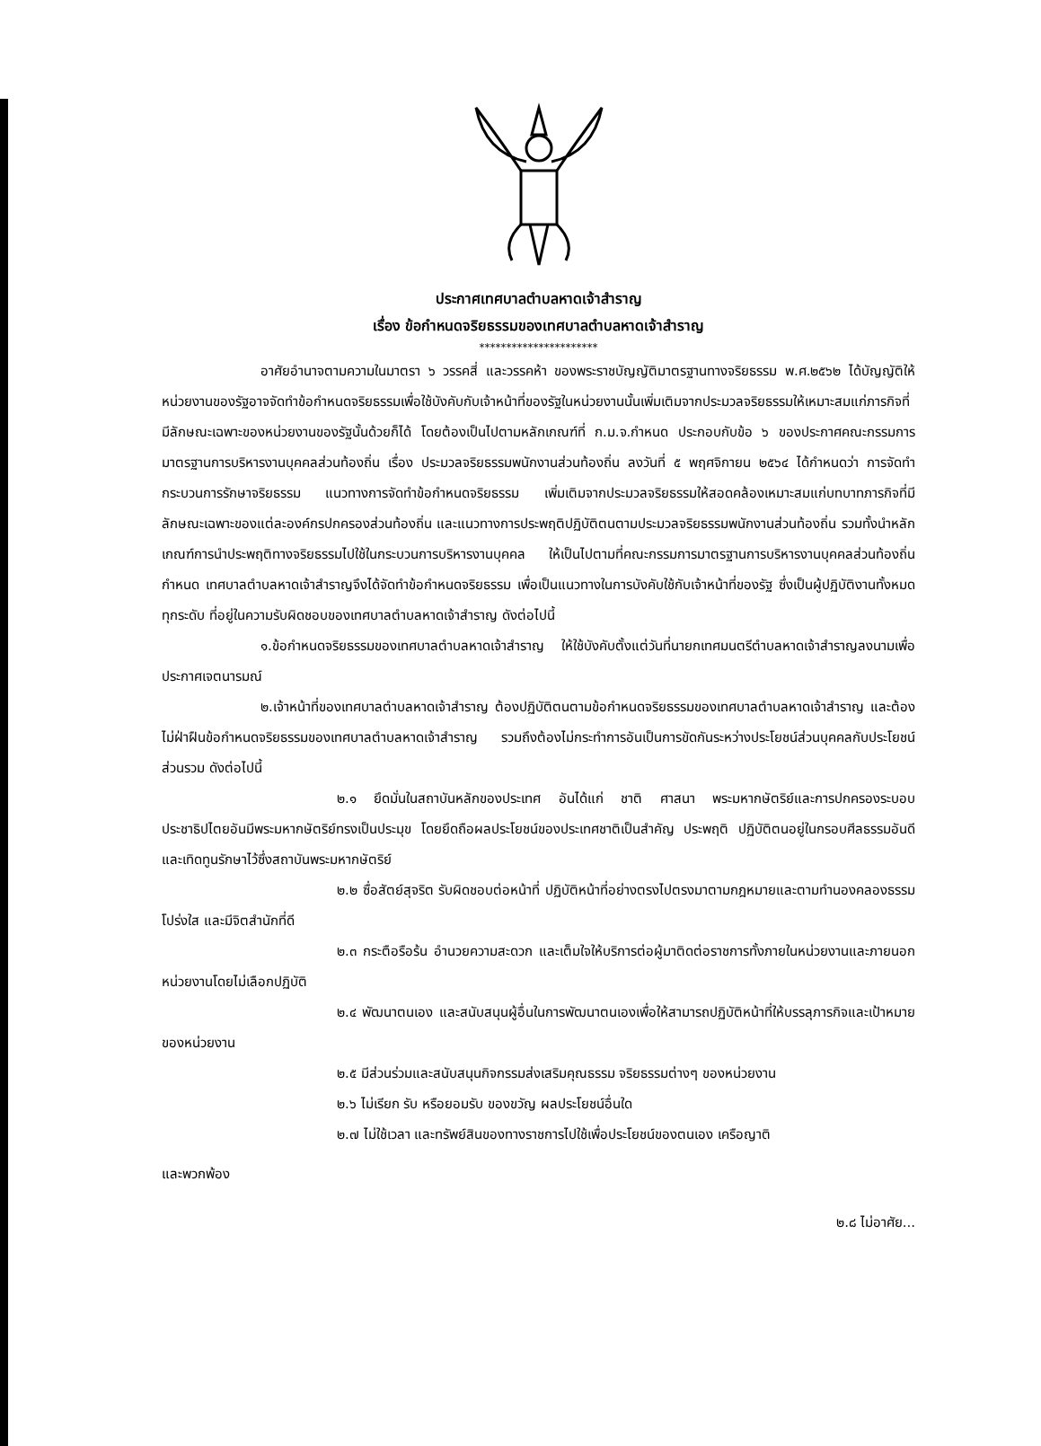ประกาศเทศบาลตำบลหาดเจ้าสำราญ
เรื่อง ข้อกำหนดจริยธรรมของเทศบาลตำบลหาดเจ้าสำราญ
**********************
อาศัยอำนาจตามความในมาตรา ๖ วรรคสี่ และวรรคห้า ของพระราชบัญญัติมาตรฐานทางจริยธรรม พ.ศ.๒๕๖๒ ได้บัญญัติให้หน่วยงานของรัฐอาจจัดทำข้อกำหนดจริยธรรมเพื่อใช้บังคับกับเจ้าหน้าที่ของรัฐในหน่วยงานนั้นเพิ่มเติมจากประมวลจริยธรรมให้เหมาะสมแก่ภารกิจที่มีลักษณะเฉพาะของหน่วยงานของรัฐนั้นด้วยก็ได้ โดยต้องเป็นไปตามหลักเกณฑ์ที่ ก.ม.จ.กำหนด ประกอบกับข้อ ๖ ของประกาศคณะกรรมการมาตรฐานการบริหารงานบุคคลส่วนท้องถิ่น เรื่อง ประมวลจริยธรรมพนักงานส่วนท้องถิ่น ลงวันที่ ๕ พฤศจิกายน ๒๕๖๔ ได้กำหนดว่า การจัดทำกระบวนการรักษาจริยธรรม แนวทางการจัดทำข้อกำหนดจริยธรรม เพิ่มเติมจากประมวลจริยธรรมให้สอดคล้องเหมาะสมแก่บทบาทภารกิจที่มีลักษณะเฉพาะของแต่ละองค์กรปกครองส่วนท้องถิ่น และแนวทางการประพฤติปฏิบัติตนตามประมวลจริยธรรมพนักงานส่วนท้องถิ่น รวมทั้งนำหลักเกณฑ์การนำประพฤติทางจริยธรรมไปใช้ในกระบวนการบริหารงานบุคคล ให้เป็นไปตามที่คณะกรรมการมาตรฐานการบริหารงานบุคคลส่วนท้องถิ่นกำหนด เทศบาลตำบลหาดเจ้าสำราญจึงได้จัดทำข้อกำหนดจริยธรรม เพื่อเป็นแนวทางในการบังคับใช้กับเจ้าหน้าที่ของรัฐ ซึ่งเป็นผู้ปฏิบัติงานทั้งหมดทุกระดับ ที่อยู่ในความรับผิดชอบของเทศบาลตำบลหาดเจ้าสำราญ ดังต่อไปนี้
๑.ข้อกำหนดจริยธรรมของเทศบาลตำบลหาดเจ้าสำราญ ให้ใช้บังคับตั้งแต่วันที่นายกเทศมนตรีตำบลหาดเจ้าสำราญลงนามเพื่อประกาศเจตนารมณ์
๒.เจ้าหน้าที่ของเทศบาลตำบลหาดเจ้าสำราญ ต้องปฏิบัติตนตามข้อกำหนดจริยธรรมของเทศบาลตำบลหาดเจ้าสำราญ และต้องไม่ฝ่าฝืนข้อกำหนดจริยธรรมของเทศบาลตำบลหาดเจ้าสำราญ รวมถึงต้องไม่กระทำการอันเป็นการขัดกันระหว่างประโยชน์ส่วนบุคคลกับประโยชน์ส่วนรวม ดังต่อไปนี้
๒.๑ ยึดมั่นในสถาบันหลักของประเทศ อันได้แก่ ชาติ ศาสนา พระมหากษัตริย์และการปกครองระบอบประชาธิปไตยอันมีพระมหากษัตริย์ทรงเป็นประมุข โดยยึดถือผลประโยชน์ของประเทศชาติเป็นสำคัญ ประพฤติ ปฏิบัติตนอยู่ในกรอบศีลธรรมอันดีและเทิดทูนรักษาไว้ซึ่งสถาบันพระมหากษัตริย์
๒.๒ ซื่อสัตย์สุจริต รับผิดชอบต่อหน้าที่ ปฏิบัติหน้าที่อย่างตรงไปตรงมาตามกฎหมายและตามทำนองคลองธรรม โปร่งใส และมีจิตสำนักที่ดี
๒.๓ กระตือรือร้น อำนวยความสะดวก และเต็มใจให้บริการต่อผู้มาติดต่อราชการทั้งภายในหน่วยงานและภายนอกหน่วยงานโดยไม่เลือกปฏิบัติ
๒.๔ พัฒนาตนเอง และสนับสนุนผู้อื่นในการพัฒนาตนเองเพื่อให้สามารถปฏิบัติหน้าที่ให้บรรลุภารกิจและเป้าหมายของหน่วยงาน
๒.๕ มีส่วนร่วมและสนับสนุนกิจกรรมส่งเสริมคุณธรรม จริยธรรมต่างๆ ของหน่วยงาน
๒.๖ ไม่เรียก รับ หรือยอมรับ ของขวัญ ผลประโยชน์อื่นใด
๒.๗ ไม่ใช้เวลา และทรัพย์สินของทางราชการไปใช้เพื่อประโยชน์ของตนเอง เครือญาติ
และพวกพ้อง
๒.๘ ไม่อาศัย...